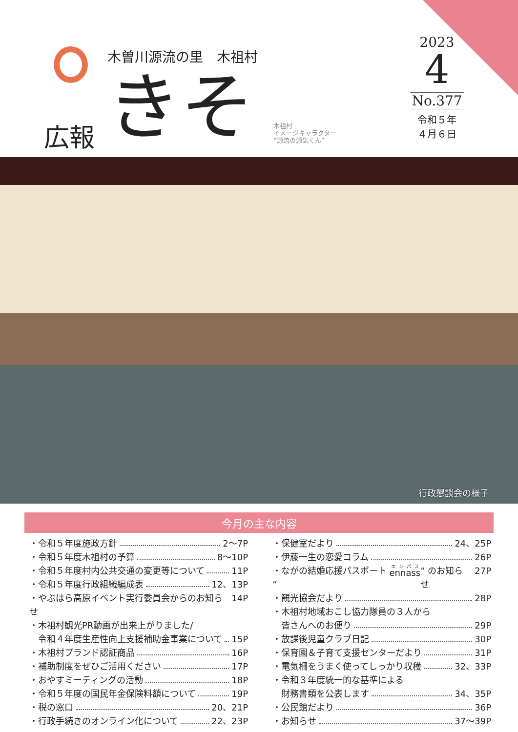広報
木曽川源流の里　木祖村
きそ
木祖村
イメージキャラクター
“源流の源気くん”
2023
4
No.377
令和５年
４月６日
行政懇談会の様子
今月の主な内容
・令和５年度施政方針 2～7P
・令和５年度木祖村の予算 8～10P
・令和５年度村内公共交通の変更等について 11P
・令和５年度行政組織編成表 12、13P
・やぶはら高原イベント実行委員会からのお知らせ 14P
・木祖村観光PR動画が出来上がりました/
　令和４年度生産性向上支援補助金事業について 15P
・木祖村ブランド認証商品 16P
・補助制度をぜひご活用ください 17P
・おやすミーティングの活動 18P
・令和５年度の国民年金保険料額について 19P
・税の窓口 20、21P
・行政手続きのオンライン化について 22、23P
・保健室だより 24、25P
・伊藤一生の恋愛コラム 26P
・ながの結婚応援パスポート “ennass” のお知らせ 27P
・観光協会だより 28P
・木祖村地域おこし協力隊員の３人から
　皆さんへのお便り 29P
・放課後児童クラブ日記 30P
・保育園＆子育て支援センターだより 31P
・電気柵をうまく使ってしっかり収穫 32、33P
・令和３年度統一的な基準による
　財務書類を公表します 34、35P
・公民館だより 36P
・お知らせ 37～39P